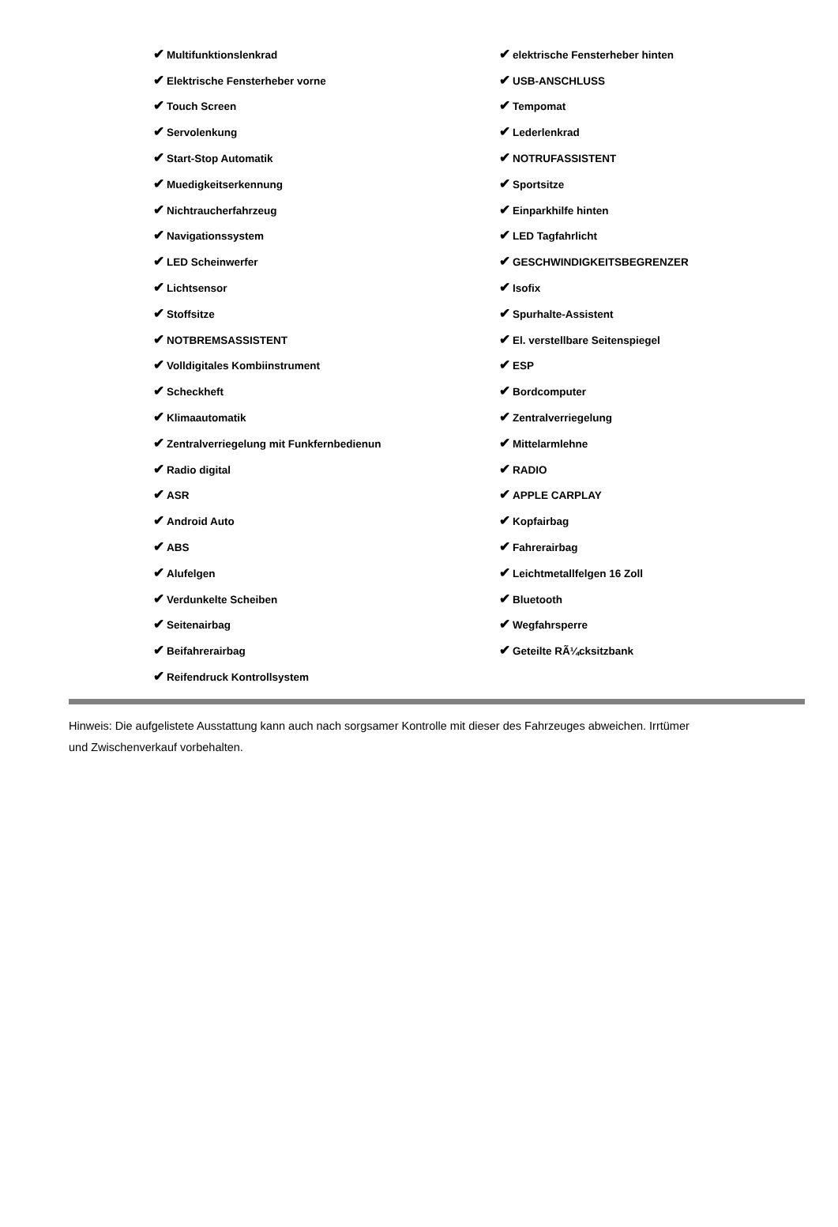| ✔ Multifunktionslenkrad | ✔ elektrische Fensterheber hinten |
| ✔ Elektrische Fensterheber vorne | ✔ USB-ANSCHLUSS |
| ✔ Touch Screen | ✔ Tempomat |
| ✔ Servolenkung | ✔ Lederlenkrad |
| ✔ Start-Stop Automatik | ✔ NOTRUFASSISTENT |
| ✔ Muedigkeitserkennung | ✔ Sportsitze |
| ✔ Nichtraucherfahrzeug | ✔ Einparkhilfe hinten |
| ✔ Navigationssystem | ✔ LED Tagfahrlicht |
| ✔ LED Scheinwerfer | ✔ GESCHWINDIGKEITSBEGRENZER |
| ✔ Lichtsensor | ✔ Isofix |
| ✔ Stoffsitze | ✔ Spurhalte-Assistent |
| ✔ NOTBREMSASSISTENT | ✔ El. verstellbare Seitenspiegel |
| ✔ Volldigitales Kombiinstrument | ✔ ESP |
| ✔ Scheckheft | ✔ Bordcomputer |
| ✔ Klimaautomatik | ✔ Zentralverriegelung |
| ✔ Zentralverriegelung mit Funkfernbedienun | ✔ Mittelarmlehne |
| ✔ Radio digital | ✔ RADIO |
| ✔ ASR | ✔ APPLE CARPLAY |
| ✔ Android Auto | ✔ Kopfairbag |
| ✔ ABS | ✔ Fahrerairbag |
| ✔ Alufelgen | ✔ Leichtmetallfelgen 16 Zoll |
| ✔ Verdunkelte Scheiben | ✔ Bluetooth |
| ✔ Seitenairbag | ✔ Wegfahrsperre |
| ✔ Beifahrerairbag | ✔ Geteilte RÃ¼cksitzbank |
| ✔ Reifendruck Kontrollsystem | |
Hinweis: Die aufgelistete Ausstattung kann auch nach sorgsamer Kontrolle mit dieser des Fahrzeuges abweichen. Irrtümer und Zwischenverkauf vorbehalten.